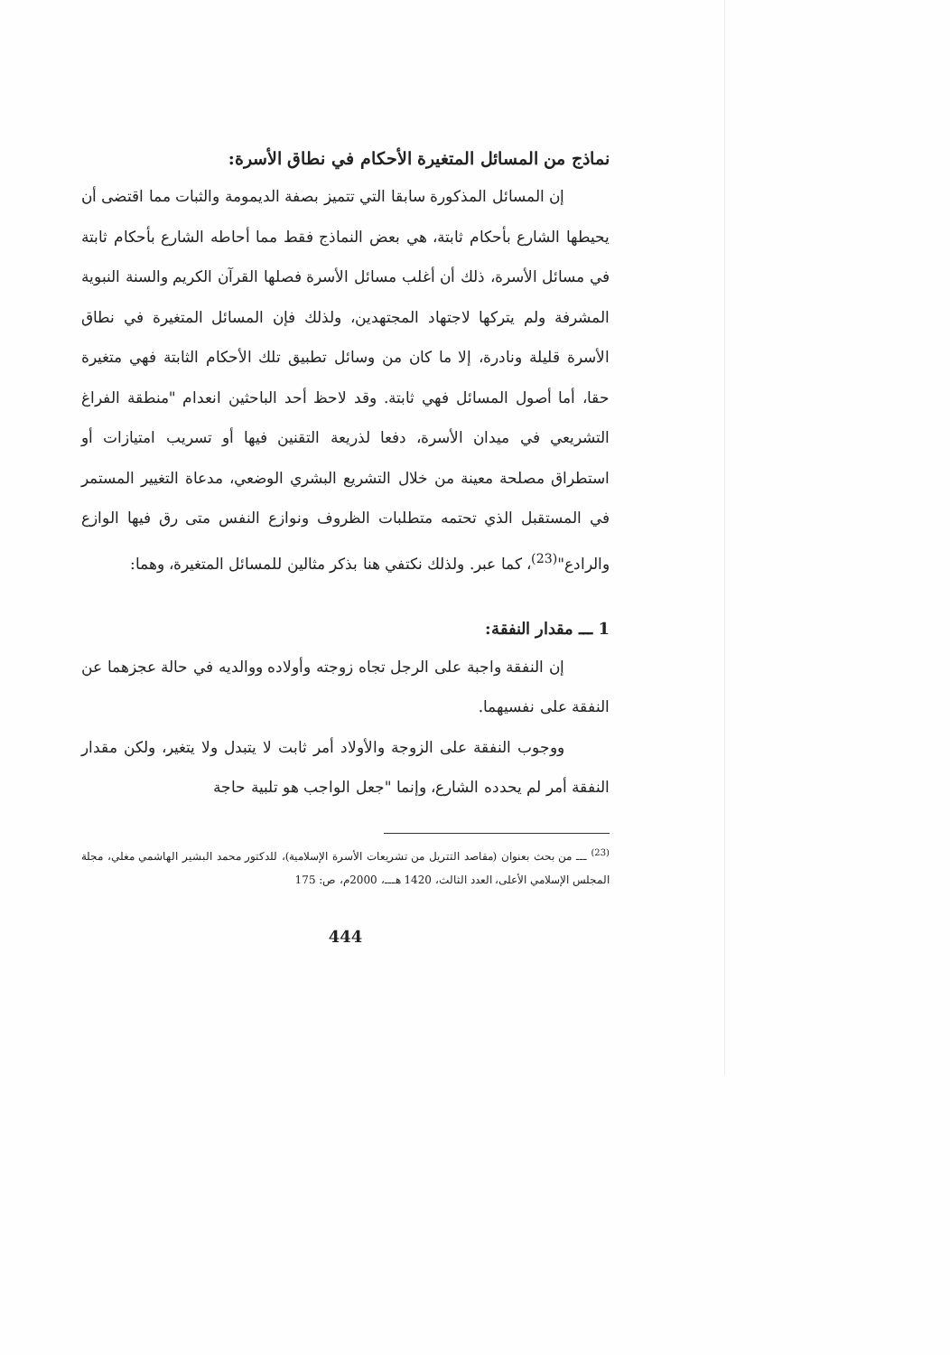نماذج من المسائل المتغيرة الأحكام في نطاق الأسرة:
إن المسائل المذكورة سابقا التي تتميز بصفة الديمومة والثبات مما اقتضى أن يحيطها الشارع بأحكام ثابتة، هي بعض النماذج فقط مما أحاطه الشارع بأحكام ثابتة في مسائل الأسرة، ذلك أن أغلب مسائل الأسرة فصلها القرآن الكريم والسنة النبوية المشرفة ولم يتركها لاجتهاد المجتهدين، ولذلك فإن المسائل المتغيرة في نطاق الأسرة قليلة ونادرة، إلا ما كان من وسائل تطبيق تلك الأحكام الثابتة فهي متغيرة حقا، أما أصول المسائل فهي ثابتة. وقد لاحظ أحد الباحثين انعدام "منطقة الفراغ التشريعي في ميدان الأسرة، دفعا لذريعة التقنين فيها أو تسريب امتيازات أو استطراق مصلحة معينة من خلال التشريع البشري الوضعي، مدعاة التغيير المستمر في المستقبل الذي تحتمه متطلبات الظروف ونوازع النفس متى رق فيها الوازع والرادع"<sup>(23)</sup>، كما عبر. ولذلك نكتفي هنا بذكر مثالين للمسائل المتغيرة، وهما:
1 ـــ مقدار النفقة:
إن النفقة واجبة على الرجل تجاه زوجته وأولاده ووالديه في حالة عجزهما عن النفقة على نفسيهما.
ووجوب النفقة على الزوجة والأولاد أمر ثابت لا يتبدل ولا يتغير، ولكن مقدار النفقة أمر لم يحدده الشارع، وإنما "جعل الواجب هو تلبية حاجة
<sup>(23)</sup> ـــ من بحث بعنوان (مقاصد التتريل من تشريعات الأسرة الإسلامية)، للدكتور محمد البشير الهاشمي مغلي، مجلة المجلس الإسلامي الأعلى، العدد الثالث، 1420 هـــ، 2000م، ص: 175
444